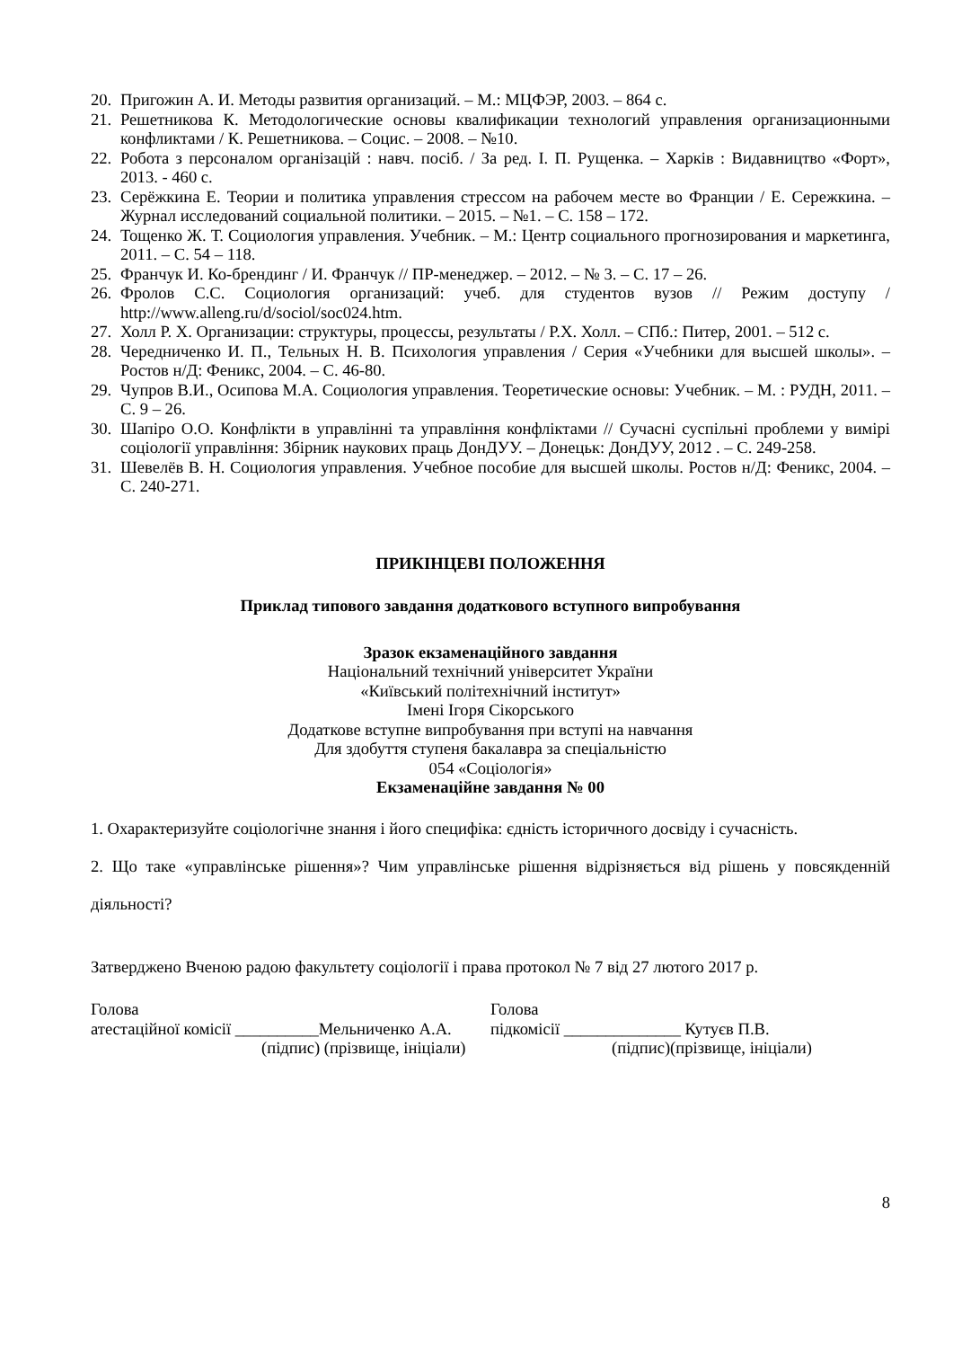20. Пригожин А. И. Методы развития организаций. – М.: МЦФЭР, 2003. – 864 с.
21. Решетникова К. Методологические основы квалификации технологий управления организационными конфликтами / К. Решетникова. – Социс. – 2008. – №10.
22. Робота з персоналом організацій : навч. посіб. / За ред. І. П. Рущенка. – Харків : Видавництво «Форт», 2013. - 460 с.
23. Серёжкина Е. Теории и политика управления стрессом на рабочем месте во Франции / Е. Сережкина. – Журнал исследований социальной политики. – 2015. – №1. – С. 158 – 172.
24. Тощенко Ж. Т. Социология управления. Учебник. – М.: Центр социального прогнозирования и маркетинга, 2011. – С. 54 – 118.
25. Франчук И. Ко-брендинг / И. Франчук // ПР-менеджер. – 2012. – № 3. – С. 17 – 26.
26. Фролов С.С. Социология организаций: учеб. для студентов вузов // Режим доступу / http://www.alleng.ru/d/sociol/soc024.htm.
27. Холл Р. Х. Организации: структуры, процессы, результаты / Р.Х. Холл. – СПб.: Питер, 2001. – 512 с.
28. Чередниченко И. П., Тельных Н. В. Психология управления / Серия «Учебники для высшей школы». – Ростов н/Д: Феникс, 2004. – С. 46-80.
29. Чупров В.И., Осипова М.А. Социология управления. Теоретические основы: Учебник. – М. : РУДН, 2011. – С. 9 – 26.
30. Шапіро О.О. Конфлікти в управлінні та управління конфліктами // Сучасні суспільні проблеми у вимірі соціології управління: Збірник наукових праць ДонДУУ. – Донецьк: ДонДУУ, 2012 . – С. 249-258.
31. Шевелёв В. Н. Социология управления. Учебное пособие для высшей школы. Ростов н/Д: Феникс, 2004. – С. 240-271.
ПРИКІНЦЕВІ ПОЛОЖЕННЯ
Приклад типового завдання додаткового вступного випробування
Зразок екзаменаційного завдання
Національний технічний університет України
«Київський політехнічний інститут»
Імені Ігоря Сікорського
Додаткове вступне випробування при вступі на навчання
Для здобуття ступеня бакалавра за спеціальністю
054 «Соціологія»
Екзаменаційне завдання № 00
1. Охарактеризуйте соціологічне знання і його специфіка: єдність історичного досвіду і сучасність.
2. Що таке «управлінське рішення»? Чим управлінське рішення відрізняється від рішень у повсякденній діяльності?
Затверджено Вченою радою факультету соціології і права протокол № 7 від 27 лютого 2017 р.
Голова
атестаційної комісії __________Мельниченко А.А.
(підпис) (прізвище, ініціали)
Голова
підкомісії ______________ Кутуєв П.В.
(підпис)(прізвище, ініціали)
8